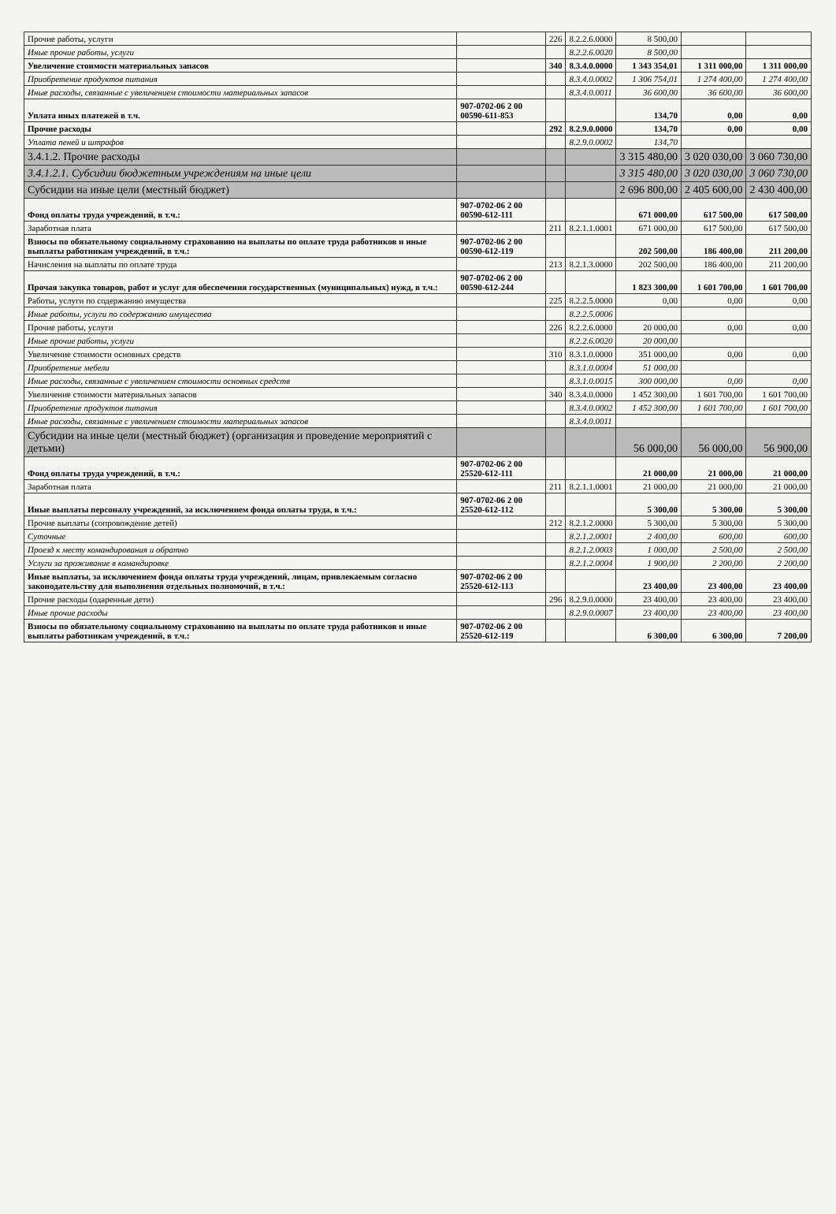| Прочие работы, услуги | | 226 | 8.2.2.6.0000 | 8 500,00 | | |
| Иные прочие работы, услуги | | | 8.2.2.6.0020 | 8 500,00 | | |
| Увеличение стоимости материальных запасов | | 340 | 8.3.4.0.0000 | 1 343 354,01 | 1 311 000,00 | 1 311 000,00 |
| Приобретение продуктов питания | | | 8.3.4.0.0002 | 1 306 754,01 | 1 274 400,00 | 1 274 400,00 |
| Иные расходы, связанные с увеличением стоимости материальных запасов | | | 8.3.4.0.0011 | 36 600,00 | 36 600,00 | 36 600,00 |
| Уплата иных платежей в т.ч. | 907-0702-06 2 00 00590-611-853 | | | 134,70 | 0,00 | 0,00 |
| Прочие расходы | | 292 | 8.2.9.0.0000 | 134,70 | 0,00 | 0,00 |
| Уплата пеней и штрафов | | | 8.2.9.0.0002 | 134,70 | | |
| 3.4.1.2. Прочие расходы | | | | 3 315 480,00 | 3 020 030,00 | 3 060 730,00 |
| 3.4.1.2.1. Субсидии бюджетным учреждениям на иные цели | | | | 3 315 480,00 | 3 020 030,00 | 3 060 730,00 |
| Субсидии на иные цели (местный бюджет) | | | | 2 696 800,00 | 2 405 600,00 | 2 430 400,00 |
| Фонд оплаты труда учреждений, в т.ч.: | 907-0702-06 2 00 00590-612-111 | | | 671 000,00 | 617 500,00 | 617 500,00 |
| Заработная плата | | 211 | 8.2.1.1.0001 | 671 000,00 | 617 500,00 | 617 500,00 |
| Взносы по обязательному социальному страхованию на выплаты по оплате труда работников и иные выплаты работникам учреждений, в т.ч.: | 907-0702-06 2 00 00590-612-119 | | | 202 500,00 | 186 400,00 | 211 200,00 |
| Начисления на выплаты по оплате труда | | 213 | 8.2.1.3.0000 | 202 500,00 | 186 400,00 | 211 200,00 |
| Прочая закупка товаров, работ и услуг для обеспечения государственных (муниципальных) нужд, в т.ч.: | 907-0702-06 2 00 00590-612-244 | | | 1 823 300,00 | 1 601 700,00 | 1 601 700,00 |
| Работы, услуги по содержанию имущества | | 225 | 8.2.2.5.0000 | 0,00 | 0,00 | 0,00 |
| Иные работы, услуги по содержанию имущества | | | 8.2.2.5.0006 | | | |
| Прочие работы, услуги | | 226 | 8.2.2.6.0000 | 20 000,00 | 0,00 | 0,00 |
| Иные прочие работы, услуги | | | 8.2.2.6.0020 | 20 000,00 | | |
| Увеличение стоимости основных средств | | 310 | 8.3.1.0.0000 | 351 000,00 | 0,00 | 0,00 |
| Приобретение мебели | | | 8.3.1.0.0004 | 51 000,00 | | |
| Иные расходы, связанные с увеличением стоимости основных средств | | | 8.3.1.0.0015 | 300 000,00 | 0,00 | 0,00 |
| Увеличение стоимости материальных запасов | | 340 | 8.3.4.0.0000 | 1 452 300,00 | 1 601 700,00 | 1 601 700,00 |
| Приобретение продуктов питания | | | 8.3.4.0.0002 | 1 452 300,00 | 1 601 700,00 | 1 601 700,00 |
| Иные расходы, связанные с увеличением стоимости материальных запасов | | | 8.3.4.0.0011 | | | |
| Субсидии на иные цели (местный бюджет) (организация и проведение мероприятий с детьми) | | | | 56 000,00 | 56 000,00 | 56 900,00 |
| Фонд оплаты труда учреждений, в т.ч.: | 907-0702-06 2 00 25520-612-111 | | | 21 000,00 | 21 000,00 | 21 000,00 |
| Заработная плата | | 211 | 8.2.1.1.0001 | 21 000,00 | 21 000,00 | 21 000,00 |
| Иные выплаты персоналу учреждений, за исключением фонда оплаты труда, в т.ч.: | 907-0702-06 2 00 25520-612-112 | | | 5 300,00 | 5 300,00 | 5 300,00 |
| Прочие выплаты (сопровождение детей) | | 212 | 8.2.1.2.0000 | 5 300,00 | 5 300,00 | 5 300,00 |
| Суточные | | | 8.2.1.2.0001 | 2 400,00 | 600,00 | 600,00 |
| Проезд к месту командирования и обратно | | | 8.2.1.2.0003 | 1 000,00 | 2 500,00 | 2 500,00 |
| Услуги за проживание в командировке | | | 8.2.1.2.0004 | 1 900,00 | 2 200,00 | 2 200,00 |
| Иные выплаты, за исключением фонда оплаты труда учреждений, лицам, привлекаемым согласно законодательству для выполнения отдельных полномочий, в т.ч.: | 907-0702-06 2 00 25520-612-113 | | | 23 400,00 | 23 400,00 | 23 400,00 |
| Прочие расходы (одаренные дети) | | 296 | 8.2.9.0.0000 | 23 400,00 | 23 400,00 | 23 400,00 |
| Иные прочие расходы | | | 8.2.9.0.0007 | 23 400,00 | 23 400,00 | 23 400,00 |
| Взносы по обязательному социальному страхованию на выплаты по оплате труда работников и иные выплаты работникам учреждений, в т.ч.: | 907-0702-06 2 00 25520-612-119 | | | 6 300,00 | 6 300,00 | 7 200,00 |